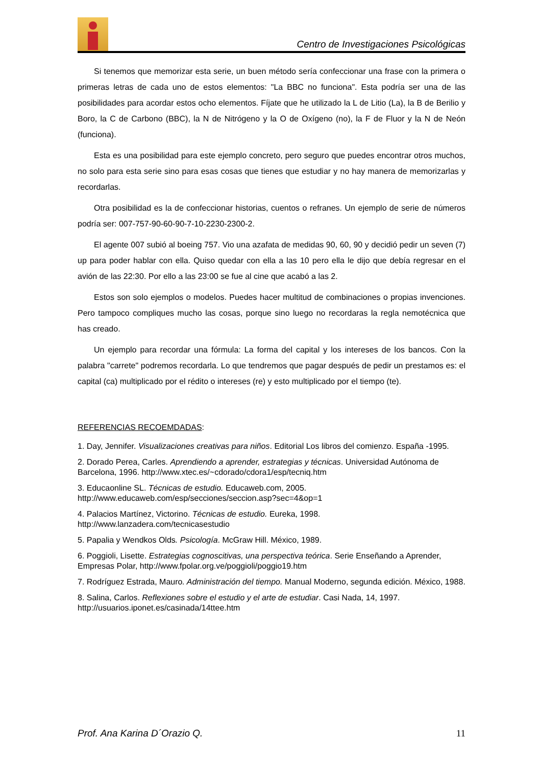Centro de Investigaciones Psicológicas
Si tenemos que memorizar esta serie, un buen método sería confeccionar una frase con la primera o primeras letras de cada uno de estos elementos: "La BBC no funciona". Esta podría ser una de las posibilidades para acordar estos ocho elementos. Fíjate que he utilizado la L de Litio (La), la B de Berilio y Boro, la C de Carbono (BBC), la N de Nitrógeno y la O de Oxígeno (no), la F de Fluor y la N de Neón (funciona).
Esta es una posibilidad para este ejemplo concreto, pero seguro que puedes encontrar otros muchos, no solo para esta serie sino para esas cosas que tienes que estudiar y no hay manera de memorizarlas y recordarlas.
Otra posibilidad es la de confeccionar historias, cuentos o refranes. Un ejemplo de serie de números podría ser: 007-757-90-60-90-7-10-2230-2300-2.
El agente 007 subió al boeing 757. Vio una azafata de medidas 90, 60, 90 y decidió pedir un seven (7) up para poder hablar con ella. Quiso quedar con ella a las 10 pero ella le dijo que debía regresar en el avión de las 22:30. Por ello a las 23:00 se fue al cine que acabó a las 2.
Estos son solo ejemplos o modelos. Puedes hacer multitud de combinaciones o propias invenciones. Pero tampoco compliques mucho las cosas, porque sino luego no recordaras la regla nemotécnica que has creado.
Un ejemplo para recordar una fórmula: La forma del capital y los intereses de los bancos. Con la palabra "carrete" podremos recordarla. Lo que tendremos que pagar después de pedir un prestamos es: el capital (ca) multiplicado por el rédito o intereses (re) y esto multiplicado por el tiempo (te).
REFERENCIAS RECOEMDADAS:
1. Day, Jennifer. Visualizaciones creativas para niños. Editorial Los libros del comienzo. España -1995.
2. Dorado Perea, Carles. Aprendiendo a aprender, estrategias y técnicas. Universidad Autónoma de Barcelona, 1996. http://www.xtec.es/~cdorado/cdora1/esp/tecniq.htm
3. Educaonline SL. Técnicas de estudio. Educaweb.com, 2005. http://www.educaweb.com/esp/secciones/seccion.asp?sec=4&op=1
4. Palacios Martínez, Victorino. Técnicas de estudio. Eureka, 1998. http://www.lanzadera.com/tecnicasestudio
5. Papalia y Wendkos Olds. Psicología. McGraw Hill. México, 1989.
6. Poggioli, Lisette. Estrategias cognoscitivas, una perspectiva teórica. Serie Enseñando a Aprender, Empresas Polar, http://www.fpolar.org.ve/poggioli/poggio19.htm
7. Rodríguez Estrada, Mauro. Administración del tiempo. Manual Moderno, segunda edición. México, 1988.
8. Salina, Carlos. Reflexiones sobre el estudio y el arte de estudiar. Casi Nada, 14, 1997. http://usuarios.iponet.es/casinada/14ttee.htm
Prof. Ana Karina D´Orazio Q. 11